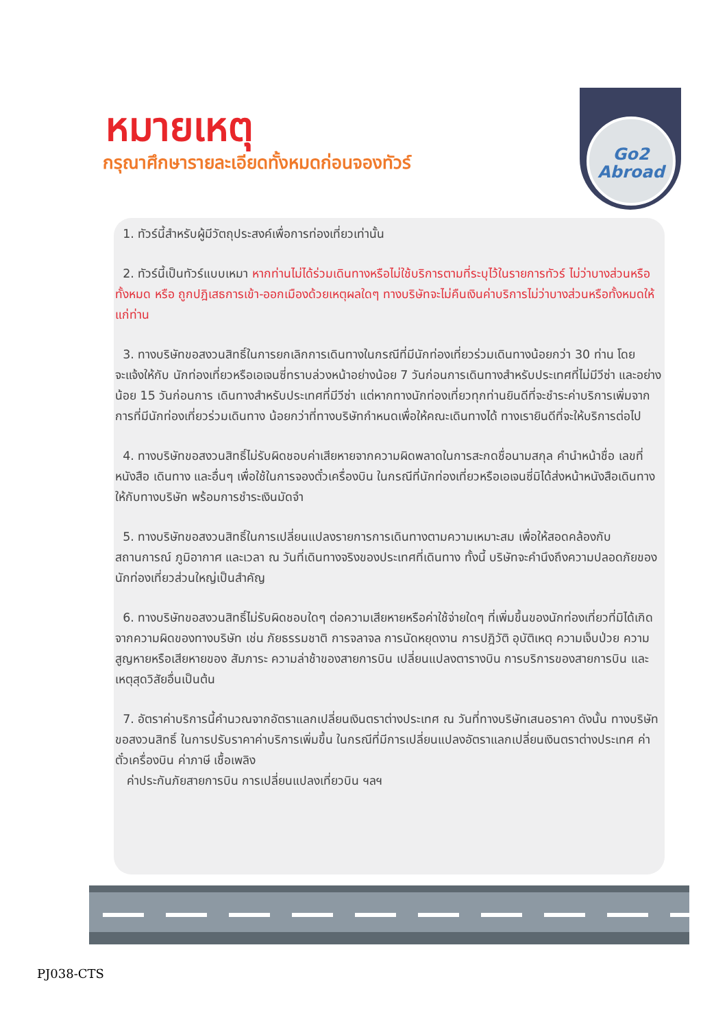Go2
Abroad
หมายเหตุ
กรุณาศึกษารายละเอียดทั้งหมดก่อนจองทัวร์
1. ทัวร์นี้สำหรับผู้มีวัตถุประสงค์เพื่อการท่องเที่ยวเท่านั้น
2. ทัวร์นี้เป็นทัวร์แบบเหมา หากท่านไม่ได้ร่วมเดินทางหรือไม่ใช้บริการตามที่ระบุไว้ในรายการทัวร์ ไม่ว่าบางส่วนหรือทั้งหมด หรือ ถูกปฎิเสธการเข้า-ออกเมืองด้วยเหตุผลใดๆ ทางบริษัทจะไม่คืนเงินค่าบริการไม่ว่าบางส่วนหรือทั้งหมดให้แก่ท่าน
3. ทางบริษัทขอสงวนสิทธิ์ในการยกเลิกการเดินทางในกรณีที่มีนักท่องเที่ยวร่วมเดินทางน้อยกว่า 30 ท่าน โดยจะแจ้งให้กับ นักท่องเที่ยวหรือเอเจนซี่ทราบล่วงหน้าอย่างน้อย 7 วันก่อนการเดินทางสำหรับประเทศที่ไม่มีวีซ่า และอย่างน้อย 15 วันก่อนการ เดินทางสำหรับประเทศที่มีวีซ่า แต่หากทางนักท่องเที่ยวทุกท่านยินดีที่จะชำระค่าบริการเพิ่มจากการที่มีนักท่องเที่ยวร่วมเดินทาง น้อยกว่าที่ทางบริษัทกำหนดเพื่อให้คณะเดินทางได้ ทางเรายินดีที่จะให้บริการต่อไป
4. ทางบริษัทขอสงวนสิทธิ์ไม่รับผิดชอบค่าเสียหายจากความผิดพลาดในการสะกดชื่อนามสกุล คำนำหน้าชื่อ เลขที่หนังสือ เดินทาง และอื่นๆ เพื่อใช้ในการจองตั๋วเครื่องบิน ในกรณีที่นักท่องเที่ยวหรือเอเจนซี่มิได้ส่งหน้าหนังสือเดินทางให้กับทางบริษัท พร้อมการชำระเงินมัดจำ
5. ทางบริษัทขอสงวนสิทธิ์ในการเปลี่ยนแปลงรายการการเดินทางตามความเหมาะสม เพื่อให้สอดคล้องกับสถานการณ์ ภูมิอากาศ และเวลา ณ วันที่เดินทางจริงของประเทศที่เดินทาง ทั้งนี้ บริษัทจะคำนึงถึงความปลอดภัยของนักท่องเที่ยวส่วนใหญ่เป็นสำคัญ
6. ทางบริษัทขอสงวนสิทธิ์ไม่รับผิดชอบใดๆ ต่อความเสียหายหรือค่าใช้จ่ายใดๆ ที่เพิ่มขึ้นของนักท่องเที่ยวที่มิได้เกิดจากความผิดของทางบริษัท เช่น ภัยธรรมชาติ การจลาจล การนัดหยุดงาน การปฎิวัติ อุบัติเหตุ ความเจ็บป่วย ความสูญหายหรือเสียหายของ สัมภาระ ความล่าช้าของสายการบิน เปลี่ยนแปลงตารางบิน การบริการของสายการบิน และเหตุสุดวิสัยอื่นเป็นต้น
7. อัตราค่าบริการนี้คำนวณจากอัตราแลกเปลี่ยนเงินตราต่างประเทศ ณ วันที่ทางบริษัทเสนอราคา ดังนั้น ทางบริษัทขอสงวนสิทธิ์ ในการปรับราคาค่าบริการเพิ่มขึ้น ในกรณีที่มีการเปลี่ยนแปลงอัตราแลกเปลี่ยนเงินตราต่างประเทศ ค่าตั๋วเครื่องบิน ค่าภาษี เชื้อเพลิง
ค่าประกันภัยสายการบิน การเปลี่ยนแปลงเที่ยวบิน ฯลฯ
PJ038-CTS